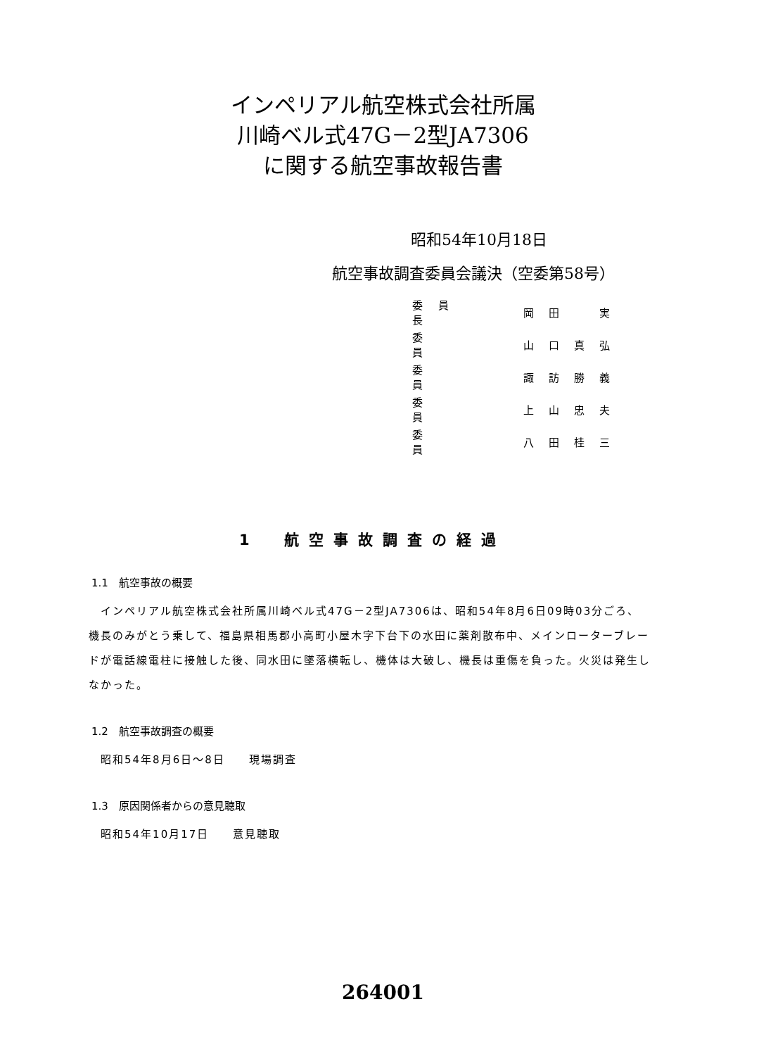インペリアル航空株式会社所属
川崎ベル式47G－2型JA7306
に関する航空事故報告書
昭和54年10月18日
航空事故調査委員会議決（空委第58号）
| 委員長 | | 岡田 実 |
| 委 員 | | 山口真弘 |
| 委 員 | | 諏訪勝義 |
| 委 員 | | 上山忠夫 |
| 委 員 | | 八田桂三 |
1　航空事故調査の経過
1.1　航空事故の概要
　インペリアル航空株式会社所属川崎ベル式47G－2型JA7306は、昭和54年8月6日09時03分ごろ、機長のみがとう乗して、福島県相馬郡小高町小屋木字下台下の水田に薬剤散布中、メインローターブレードが電話線電柱に接触した後、同水田に墜落横転し、機体は大破し、機長は重傷を負った。火災は発生しなかった。
1.2　航空事故調査の概要
　昭和54年8月6日～8日　　現場調査
1.3　原因関係者からの意見聴取
　昭和54年10月17日　　意見聴取
264001